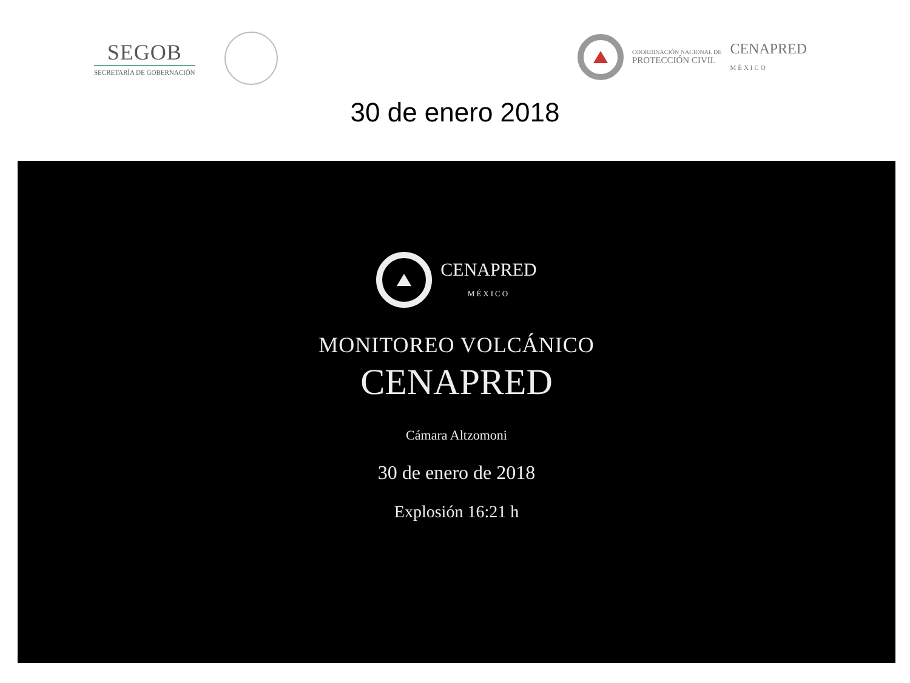SEGOB
SECRETARÍA DE GOBERNACIÓN
COORDINACIÓN NACIONAL DE
PROTECCIÓN CIVIL
CENAPRED
MÉXICO
30 de enero 2018
CENAPRED
MÉXICO
MONITOREO VOLCÁNICO
CENAPRED
Cámara Altzomoni
30 de enero de 2018
Explosión 16:21 h